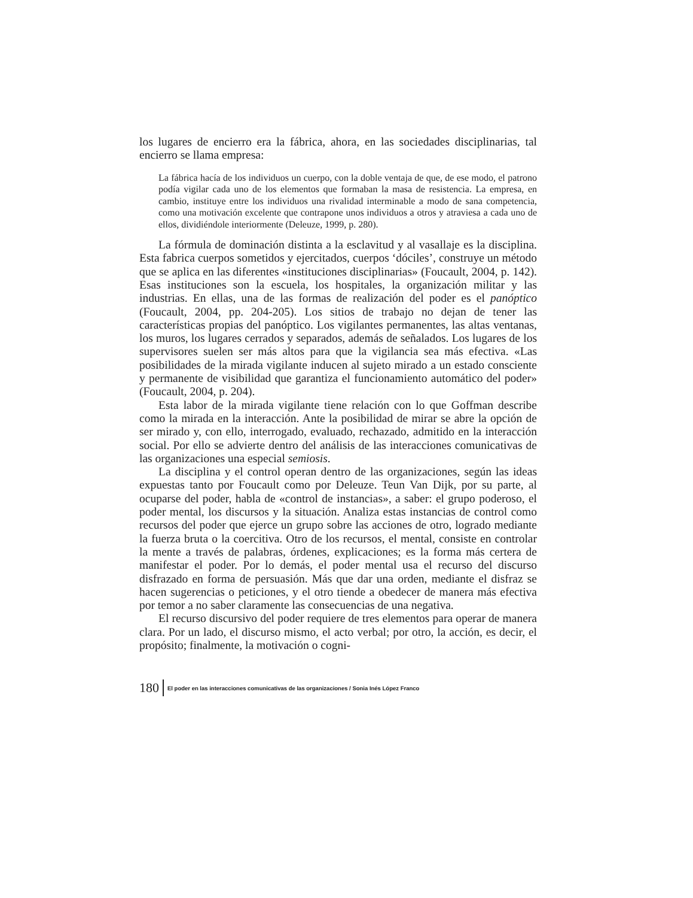los lugares de encierro era la fábrica, ahora, en las sociedades disciplinarias, tal encierro se llama empresa:
La fábrica hacía de los individuos un cuerpo, con la doble ventaja de que, de ese modo, el patrono podía vigilar cada uno de los elementos que formaban la masa de resistencia. La empresa, en cambio, instituye entre los individuos una rivalidad interminable a modo de sana competencia, como una motivación excelente que contrapone unos individuos a otros y atraviesa a cada uno de ellos, dividiéndole interiormente (Deleuze, 1999, p. 280).
La fórmula de dominación distinta a la esclavitud y al vasallaje es la disciplina. Esta fabrica cuerpos sometidos y ejercitados, cuerpos ‘dóciles’, construye un método que se aplica en las diferentes «instituciones disciplinarias» (Foucault, 2004, p. 142). Esas instituciones son la escuela, los hospitales, la organización militar y las industrias. En ellas, una de las formas de realización del poder es el panóptico (Foucault, 2004, pp. 204-205). Los sitios de trabajo no dejan de tener las características propias del panóptico. Los vigilantes permanentes, las altas ventanas, los muros, los lugares cerrados y separados, además de señalados. Los lugares de los supervisores suelen ser más altos para que la vigilancia sea más efectiva. «Las posibilidades de la mirada vigilante inducen al sujeto mirado a un estado consciente y permanente de visibilidad que garantiza el funcionamiento automático del poder» (Foucault, 2004, p. 204).
Esta labor de la mirada vigilante tiene relación con lo que Goffman describe como la mirada en la interacción. Ante la posibilidad de mirar se abre la opción de ser mirado y, con ello, interrogado, evaluado, rechazado, admitido en la interacción social. Por ello se advierte dentro del análisis de las interacciones comunicativas de las organizaciones una especial semiosis.
La disciplina y el control operan dentro de las organizaciones, según las ideas expuestas tanto por Foucault como por Deleuze. Teun Van Dijk, por su parte, al ocuparse del poder, habla de «control de instancias», a saber: el grupo poderoso, el poder mental, los discursos y la situación. Analiza estas instancias de control como recursos del poder que ejerce un grupo sobre las acciones de otro, logrado mediante la fuerza bruta o la coercitiva. Otro de los recursos, el mental, consiste en controlar la mente a través de palabras, órdenes, explicaciones; es la forma más certera de manifestar el poder. Por lo demás, el poder mental usa el recurso del discurso disfrazado en forma de persuasión. Más que dar una orden, mediante el disfraz se hacen sugerencias o peticiones, y el otro tiende a obedecer de manera más efectiva por temor a no saber claramente las consecuencias de una negativa.
El recurso discursivo del poder requiere de tres elementos para operar de manera clara. Por un lado, el discurso mismo, el acto verbal; por otro, la acción, es decir, el propósito; finalmente, la motivación o cogni-
180 El poder en las interacciones comunicativas de las organizaciones / Sonia Inés López Franco